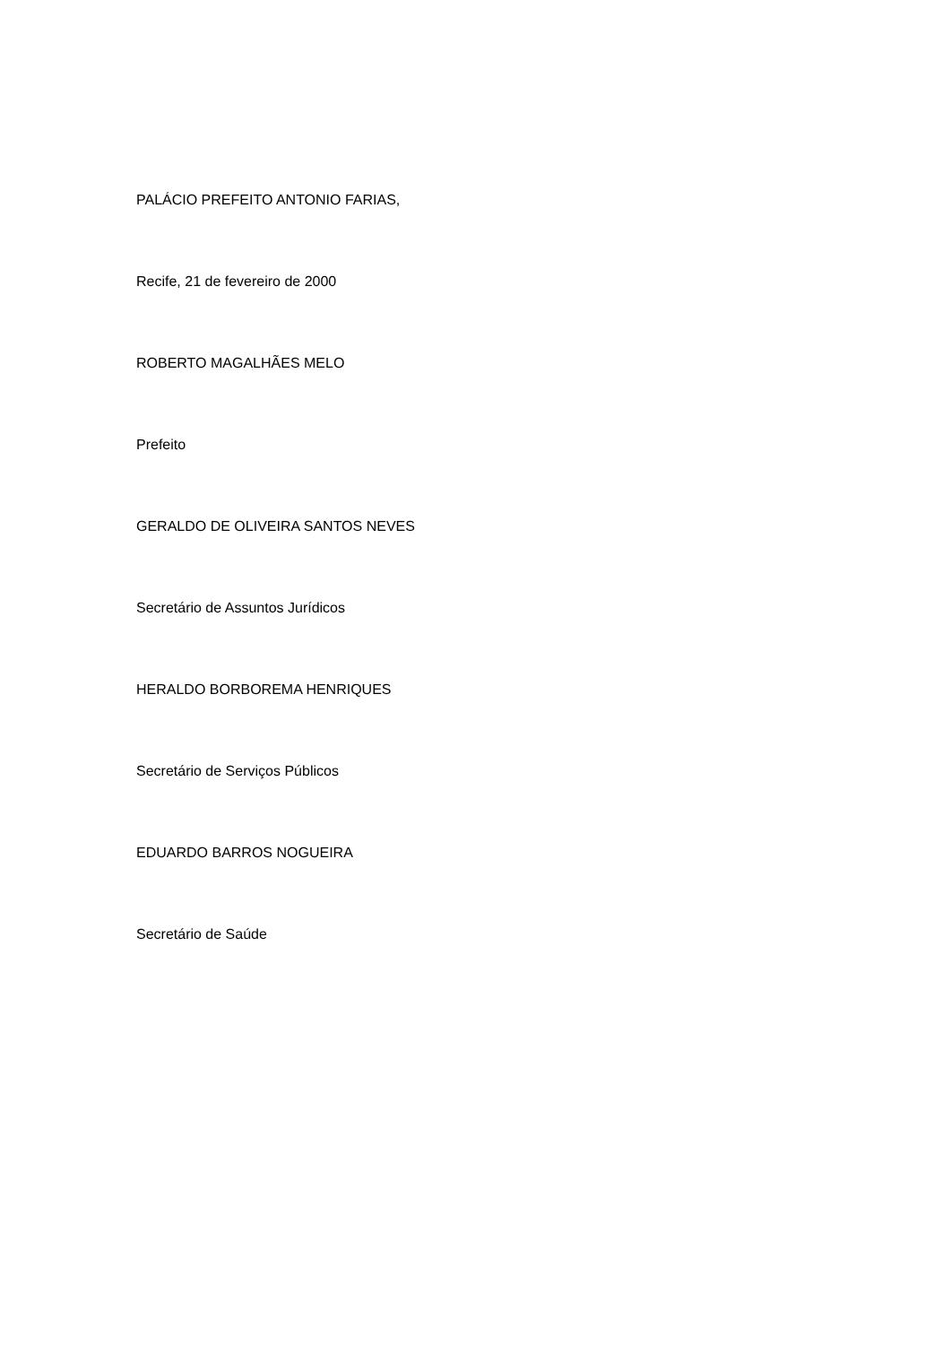PALÁCIO PREFEITO ANTONIO FARIAS,
Recife, 21 de fevereiro de 2000
ROBERTO MAGALHÃES MELO
Prefeito
GERALDO DE OLIVEIRA SANTOS NEVES
Secretário de Assuntos Jurídicos
HERALDO BORBOREMA HENRIQUES
Secretário de Serviços Públicos
EDUARDO BARROS NOGUEIRA
Secretário de Saúde